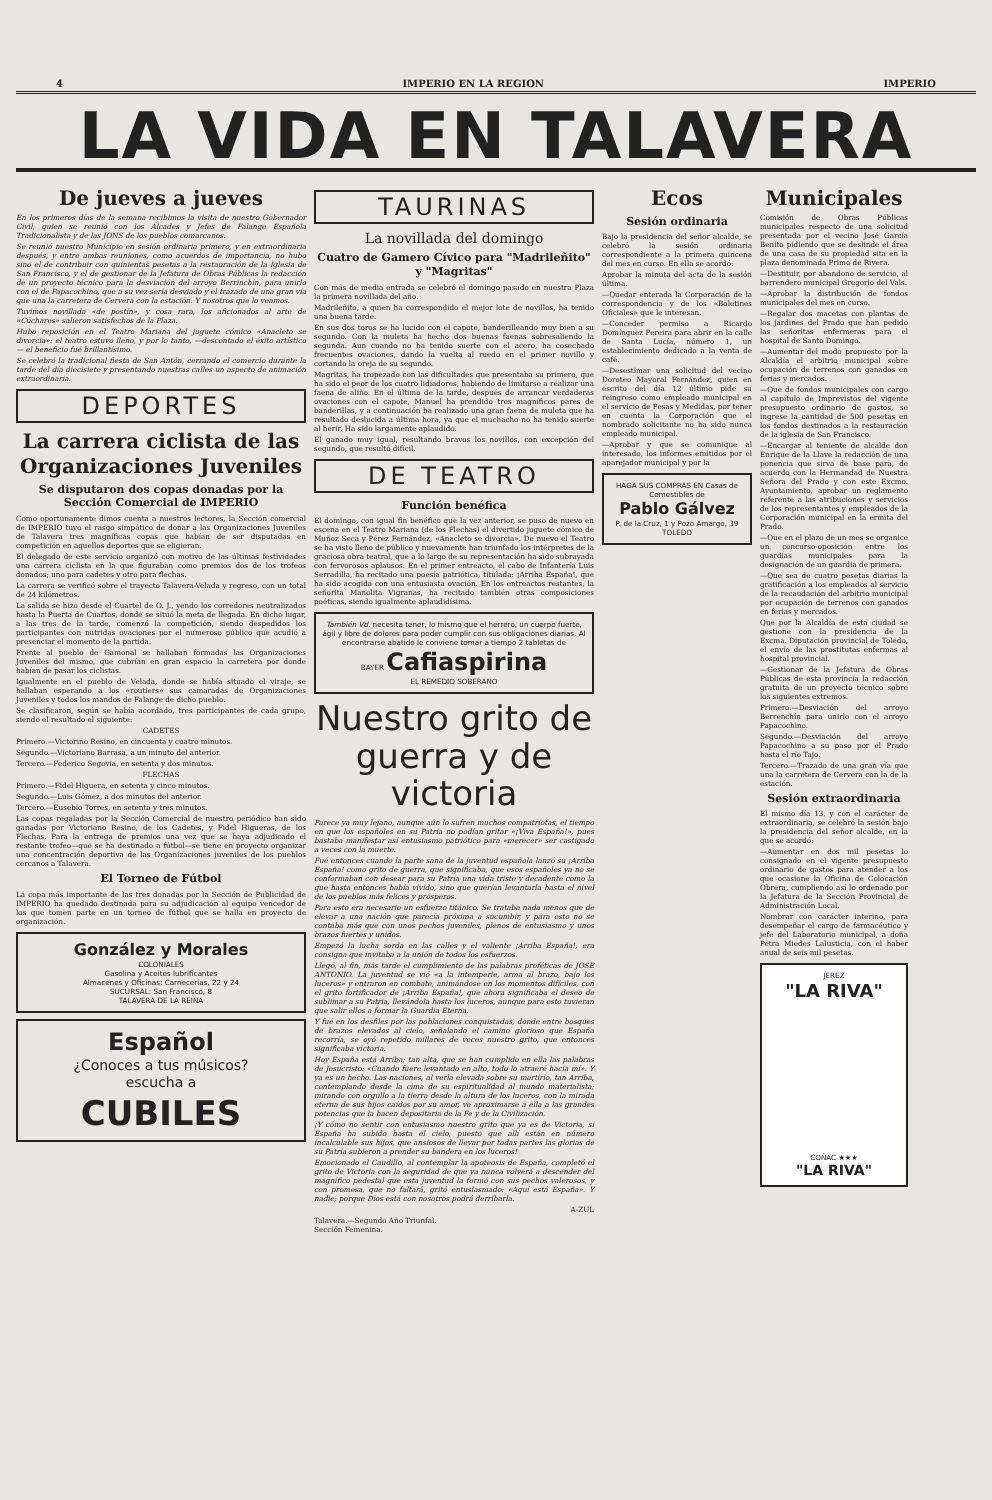4 IMPERIO EN LA REGION IMPERIO
LA VIDA EN TALAVERA
De jueves a jueves
En los primeros días de la semana recibimos la visita de nuestro Gobernador Civil, quien se reunió con los Alcades y Jefes de Falange Española Tradicionalista y de las JONS de los pueblos comarcanos.
Se reunió nuestro Municipio en sesión ordinaria primero, y en extraordinaria después, y entre ambas reuniones, como acuerdos de importancia, no hubo sino el de contribuir con quinientas pesetas a la restauración de la Iglesia de San Francisco, y el de gestionar de la Jefatura de Obras Públicas la redacción de un proyecto técnico para la desviación del arroyo Berrinchín, para unirlo con el de Papacochino, que a su vez sería desviado y el trazado de una gran vía que una la carretera de Cervera con la estación. Y nosotros que lo veamos.
Tuvimos novillada «de postín», y cosa rara, los aficionados al arte de «Cúchares» salieron satisfechos de la Plaza.
Hubo reposición en el Teatro Mariana del juguete cómico «Anacleto se divorcia»: el teatro estuvo lleno, y por lo tanto, —descontado el éxito artístico— el beneficio fué brillantísimo.
Se celebró la tradicional fiesta de San Antón, cerrando el comercio durante la tarde del día diecisiete y presentando nuestras calles un aspecto de animación extraordinaria.
DEPORTES
La carrera ciclista de las Organizaciones Juveniles
Se disputaron dos copas donadas por la Sección Comercial de IMPERIO
Como oportunamente dimos cuenta a nuestros lectores, la Sección comercial de IMPERIO tuvo el rasgo simpático de donar a las Organizaciones Juveniles de Talavera tres magníficas copas que habían de ser disputadas en competición en aquellos deportes que se eligieran.
El delegado de este servicio organizó con motivo de las últimas festividades una carrera ciclista en la que figuraban como premios dos de los trofeos donados; uno para cadetes y otro para flechas.
La carrera se verificó sobre el trayecto Talavera-Velada y regreso, con un total de 24 kilómetros.
La salida se hizo desde el Cuartel de O. J., yendo los corredores neutralizados hasta la Puerta de Cuartos, donde se situó la meta de llegada. En dicho lugar, a las tres de la tarde, comenzó la competición, siendo despedidos los participantes con nutridas ovaciones por el numeroso público que acudió a presenciar el momento de la partida.
Frente al pueblo de Gamonal se hallaban formadas las Organizaciones Juveniles del mismo, que cubrían en gran espacio la carretera por donde habían de pasar los ciclistas.
Igualmente en el pueblo de Velada, donde se había situado el viraje, se hallaban esperando a los «routiers» sus camaradas de Organizaciones Juveniles y todos los mandos de Falange de dicho pueblo.
Se clasificaron, según se había acordado, tres participantes de cada grupo, siendo el resultado el siguiente:
CADETES
Primero.—Victorino Resino, en cincuenta y cuatro minutos.
Segundo.—Victoriano Barrasa, a un minuto del anterior.
Tercero.—Federico Segovia, en setenta y dos minutos.
FLECHAS
Primero.—Fidel Higuera, en setenta y cinco minutos.
Segundo.—Luis Gómez, a dos minutos del anterior.
Tercero.—Eusebio Torres, en setenta y tres minutos.
Las copas regaladas por la Sección Comercial de nuestro periódico han sido ganadas por Victoriano Resino, de los Cadetes, y Fidel Higueras, de los Flechas. Para la entrega de premios una vez que se haya adjudicado el restante trofeo—que se ha destinado a fútbol—se tiene en proyecto organizar una concentración deportiva de las Organizaciones juveniles de los pueblos cercanos a Talavera.
El Torneo de Fútbol
La copa más importante de las tres donadas por la Sección de Publicidad de IMPERIO ha quedado destinada para su adjudicación al equipo vencedor de los que tomen parte en un torneo de fútbol que se halla en proyecto de organización.
González y Morales
COLONIALES
Gasolina y Aceites lubrificantes
Almacenes y Oficinas: Carnecerías, 22 y 24
SUCURSAL: San Francisco, 8
TALAVERA DE LA REINA
Español
¿Conoces a tus músicos?
escucha a
CUBILES
TAURINAS
La novillada del domingo
Cuatro de Gamero Cívico para "Madrileñito" y "Magritas"
Con más de media entrada se celebró el domingo pasado en nuestra Plaza la primera novillada del año.
Madrileñito, a quien ha correspondido el mejor lote de novillos, ha tenido una buena tarde.
En sus dos toros se ha lucido con el capote, banderilleando muy bien a su segundo. Con la muleta ha hecho dos buenas faenas sobresaliendo la segunda. Aun cuando no ha tenido suerte con el acero, ha cosechado frecuentes ovaciones, dando la vuelta al ruedo en el primer novillo y cortando la oreja de su segundo.
Magritas, ha tropezado con las dificultades que presentaba su primero, que ha sido el peor de los cuatro lidiadores, habiendo de limitarse a realizar una faena de aliño. En el último de la tarde, después de arrancar verdaderas ovaciones con el capote, Manuel ha prendido tres magníficos pares de banderillas, y a continuación ha realizado una gran faena de muleta que ha resultado deslucida a última hora, ya que el muchacho no ha tenido suerte al herir. Ha sido largamente aplaudido.
El ganado muy igual, resultando bravos los novillos, con excepción del segundo, que resultó difícil.
DE TEATRO
Función benéfica
El domingo, con igual fin benéfico que la vez anterior, se puso de nuevo en escena en el Teatro Mariana (de los Flechas) el divertido juguete cómico de Muñoz Seca y Pérez Fernández, «Anacleto se divorcia». De nuevo el Teatro se ha visto lleno de público y nuevamente han triunfado los intérpretes de la graciosa obra teatral, que a lo largo de su representación ha sido subrayada con fervorosos aplausos. En el primer entreacto, el cabo de Infantería Luis Serradilla, ha recitado una poesía patriótica, titulada: ¡Arriba España!, que ha sido acogida con una entusiasta ovación. En los entreactos restantes, la señorita Manolita Vigranas, ha recitado también otras composiciones poéticas, siendo igualmente aplaudidísima.
También Vd. necesita tener, lo mismo que el herrero, un cuerpo fuerte, ágil y libre de dolores para poder cumplir con sus obligaciones diarias. Al encontrarse abatido le conviene tomar a tiempo 2 tabletas de
BAYER Cafiaspirina
EL REMEDIO SOBERANO
Nuestro grito de guerra y de victoria
Parece ya muy lejano, aunque aún lo sufren muchos compatriotas, el tiempo en que los españoles en su Patria no podían gritar «¡Viva España!», pues bastaba manifestar así entusiasmo patriótico para «merecer» ser castigado a veces con la muerte.
Fué entonces cuando la parte sana de la juventud española lanzó su ¡Arriba España! como grito de guerra, que significaba, que esos españoles ya no se conformaban con desear para su Patria una vida triste y decadente como la que hasta entonces había vivido, sino que querían levantarla hasta el nivel de los pueblos más felices y prósperos.
Para esto era necesario un esfuerzo titánico. Se trataba nada menos que de elevar a una nación que parecía próxima a sucumbir, y para esto no se contaba más que con unos pechos juveniles, plenos de entusiasmo y unos brazos fuertes y unidos.
Empezó la lucha sorda en las calles y el valiente ¡Arriba España!, era consigna que invitaba a la unión de todos los esfuerzos.
Llegó, al fin, más tarde el cumplimiento de las palabras proféticas de JOSE ANTONIO. La juventud se vió «a la intemperie, arma al brazo, bajo los luceros» y entraron en combate, animándose en los momentos difíciles, con el grito fortificador de ¡Arriba España!, que ahora significaba el deseo de sublimar a su Patria, llevándola hasta los luceros, aunque para esto tuvieran que salir ellos a formar la Guardia Eterna.
Y fué en los desfiles por las poblaciones conquistadas, donde entre bosques de brazos elevados al cielo, señalando el camino glorioso que España recorría, se oyó repetido millares de veces nuestro grito, que entonces significaba victoria.
Hoy España está Arriba; tan alta, que se han cumplido en ella las palabras de Jesucristo: «Cuando fuere levantado en alto, todo lo atraeré hacia mí». Y ya es un hecho. Las naciones, al verla elevada sobre su martirio, tan Arriba, contemplando desde la cima de su espiritualidad al mundo materialista; mirando con orgullo a la tierra desde la altura de los luceros, con la mirada eterna de sus hijos caídos por su amor, ve aproximarse a ella a las grandes potencias que la hacen depositaria de la Fe y de la Civilización.
¡Y cómo no sentir con entusiasmo nuestro grito que ya es de Victoria, si España ha subido hasta el cielo, puesto que allí están en número incalculable sus hijos, que ansiosos de llevar por todas partes las glorias de su Patria subieron a prender su bandera en los luceros!
Emocionado el Caudillo, al contemplar la apoteosis de España, completó el grito de Victoria con la seguridad de que ya nunca volverá a descender del magnífico pedestal que esta juventud la formó con sus pechos valerosos, y con promesa, que no faltará, gritó entusiasmado: «Aquí está España». Y nadie; porque Dios está con nosotros podrá derribarla.
A-ZUL
Talavera.—Segundo Año Triunfal.
Sección Femenina.
Ecos
Sesión ordinaria
Bajo la presidencia del señor alcalde, se celebró la sesión ordinaria correspondiente a la primera quincena del mes en curso. En ella se acordó:
Aprobar la minuta del acta de la sesión última.
—Quedar enterada la Corporación de la correspondencia y de los «Boletines Oficiales» que le interesan.
—Conceder permiso a Ricardo Domínguez Pereira para abrir en la calle de Santa Lucía, número 1, un establecimiento dedicado a la venta de café.
—Desestimar una solicitud del vecino Doroteo Mayoral Fernández, quien en escrito del día 12 último pide su reingreso como empleado municipal en el servicio de Pesas y Medidas, por tener en cuenta la Corporación que el nombrado solicitante no ha sido nunca empleado municipal.
—Aprobar y que se comunique al interesado, los informes emitidos por el aparejador municipal y por la
HAGA SUS COMPRAS EN Casas de Comestibles de
Pablo Gálvez
P. de la Cruz, 1 y Pozo Amargo, 39
TOLEDO
Municipales
Comisión de Obras Públicas municipales respecto de una solicitud presentada por el vecino José García Benito pidiendo que se deslinde el área de una casa de su propiedad sita en la plaza denominada Primo de Rivera.
—Destituir, por abandono de servicio, al barrendero municipal Gregorio del Vals.
—Aprobar la distribución de fondos municipales del mes en curso.
—Regalar dos macetas con plantas de los jardines del Prado que han pedido las señoritas enfermeras para el hospital de Santo Domingo.
—Aumentar del modo propuesto por la Alcaldía el arbitrio municipal sobre ocupación de terrenos con ganados en ferias y mercados.
—Que de fondos municipales con cargo al capítulo de Imprevistos del vigente presupuesto ordinario de gastos, se ingrese la cantidad de 500 pesetas en los fondos destinados a la restauración de la iglesia de San Francisco.
—Encargar al teniente de alcalde don Enrique de la Llave la redacción de una ponencia que sirva de base para, de acuerdo con la Hermandad de Nuestra Señora del Prado y con este Excmo. Ayuntamiento, aprobar un reglamento referente a las atribuciones y servicios de los representantes y empleados de la Corporación municipal en la ermita del Prado.
—Que en el plazo de un mes se organice un concurso-oposición entre los guardias municipales para la designación de un guardia de primera.
—Que sea de cuatro pesetas diarias la gratificación a los empleados al servicio de la recaudación del arbitrio municipal por ocupación de terrenos con ganados en ferias y mercados.
Que por la Alcaldía de esta ciudad se gestione con la presidencia de la Excma. Diputación provincial de Toledo, el envío de las prostitutas enfermas al hospital provincial.
—Gestionar de la Jefatura de Obras Públicas de esta provincia la redacción gratuita de un proyecto técnico sobre los siguientes extremos.
Primero.—Desviación del arroyo Berrenchín para unirlo con el arroyo Papacochino.
Segundo.—Desviación del arroyo Papacochino a su paso por el Prado hasta el río Tajo.
Tercero.—Trazado de una gran vía que una la carretera de Cervera con la de la estación.
Sesión extraordinaria
El mismo día 13, y con el carácter de extraordinaria, se celebró la sesión bajo la presidencia del señor alcalde, en la que se acordó:
—Aumentar en dos mil pesetas lo consignado en el vigente presupuesto ordinario de gastos para atender a los que ocasione la Oficina de Colocación Obrera, cumpliendo así lo ordenado por la Jefatura de la Sección Provincial de Administración Local.
Nombrar con carácter interino, para desempeñar el cargo de farmacéutico y jefe del Laboratorio municipal, a doña Petra Miedes Lalusticia, con el haber anual de seis mil pesetas.
JEREZ
"LA RIVA"
COÑAC ★★★
"LA RIVA"